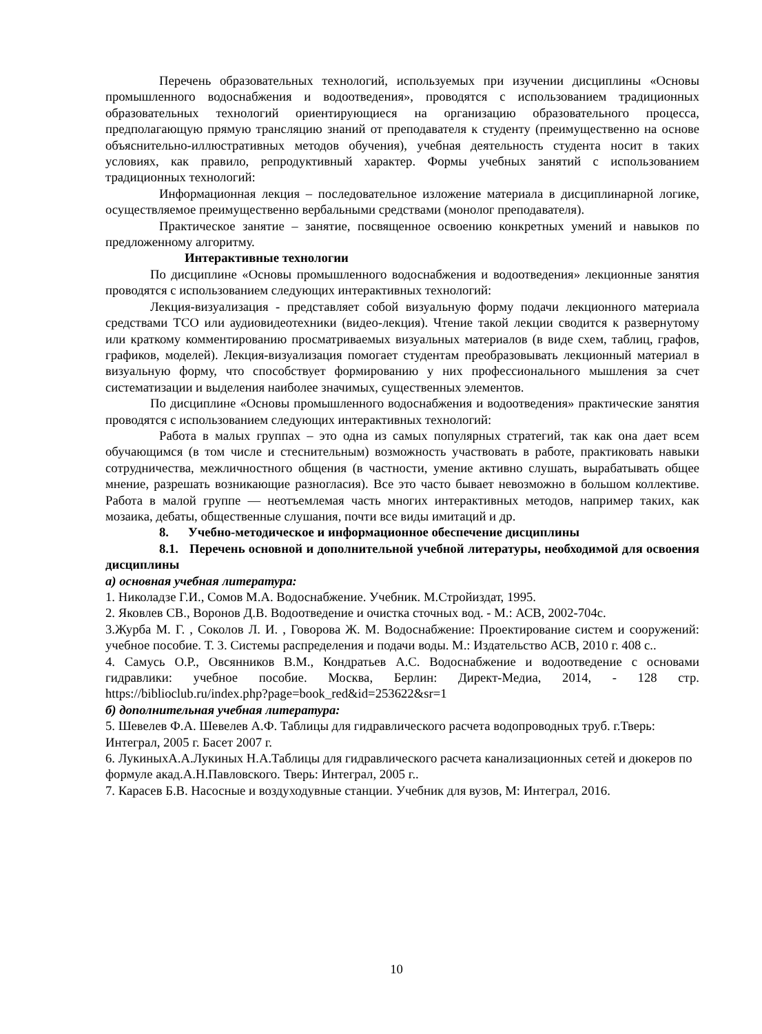Перечень образовательных технологий, используемых при изучении дисциплины «Основы промышленного водоснабжения и водоотведения», проводятся с использованием традиционных образовательных технологий ориентирующиеся на организацию образовательного процесса, предполагающую прямую трансляцию знаний от преподавателя к студенту (преимущественно на основе объяснительно-иллюстративных методов обучения), учебная деятельность студента носит в таких условиях, как правило, репродуктивный характер. Формы учебных занятий с использованием традиционных технологий:
Информационная лекция – последовательное изложение материала в дисциплинарной логике, осуществляемое преимущественно вербальными средствами (монолог преподавателя).
Практическое занятие – занятие, посвященное освоению конкретных умений и навыков по предложенному алгоритму.
Интерактивные технологии
По дисциплине «Основы промышленного водоснабжения и водоотведения» лекционные занятия проводятся с использованием следующих интерактивных технологий:
Лекция-визуализация - представляет собой визуальную форму подачи лекционного материала средствами ТСО или аудиовидеотехники (видео-лекция). Чтение такой лекции сводится к развернутому или краткому комментированию просматриваемых визуальных материалов (в виде схем, таблиц, графов, графиков, моделей). Лекция-визуализация помогает студентам преобразовывать лекционный материал в визуальную форму, что способствует формированию у них профессионального мышления за счет систематизации и выделения наиболее значимых, существенных элементов.
По дисциплине «Основы промышленного водоснабжения и водоотведения» практические занятия проводятся с использованием следующих интерактивных технологий:
Работа в малых группах – это одна из самых популярных стратегий, так как она дает всем обучающимся (в том числе и стеснительным) возможность участвовать в работе, практиковать навыки сотрудничества, межличностного общения (в частности, умение активно слушать, вырабатывать общее мнение, разрешать возникающие разногласия). Все это часто бывает невозможно в большом коллективе. Работа в малой группе — неотъемлемая часть многих интерактивных методов, например таких, как мозаика, дебаты, общественные слушания, почти все виды имитаций и др.
8. Учебно-методическое и информационное обеспечение дисциплины
8.1. Перечень основной и дополнительной учебной литературы, необходимой для освоения дисциплины
а) основная учебная литература:
1. Николадзе Г.И., Сомов М.А. Водоснабжение. Учебник. М.Стройиздат, 1995.
2. Яковлев СВ., Воронов Д.В. Водоотведение и очистка сточных вод. - М.: АСВ, 2002-704с.
3.Журба М. Г. , Соколов Л. И. , Говорова Ж. М. Водоснабжение: Проектирование систем и сооружений: учебное пособие. Т. 3. Системы распределения и подачи воды. М.: Издательство АСВ, 2010 г. 408 с..
4. Самусь О.Р., Овсянников В.М., Кондратьев А.С. Водоснабжение и водоотведение с основами гидравлики: учебное пособие. Москва, Берлин: Директ-Медиа, 2014, - 128 стр. https://biblioclub.ru/index.php?page=book_red&id=253622&sr=1
б) дополнительная учебная литература:
5. Шевелев Ф.А. Шевелев А.Ф. Таблицы для гидравлического расчета водопроводных труб. г.Тверь: Интеграл, 2005 г. Басет 2007 г.
6. ЛукиныхА.А.Лукиных Н.А.Таблицы для гидравлического расчета канализационных сетей и дюкеров по формуле акад.А.Н.Павловского. Тверь: Интеграл, 2005 г..
7. Карасев Б.В. Насосные и воздуходувные станции. Учебник для вузов, М: Интеграл, 2016.
10